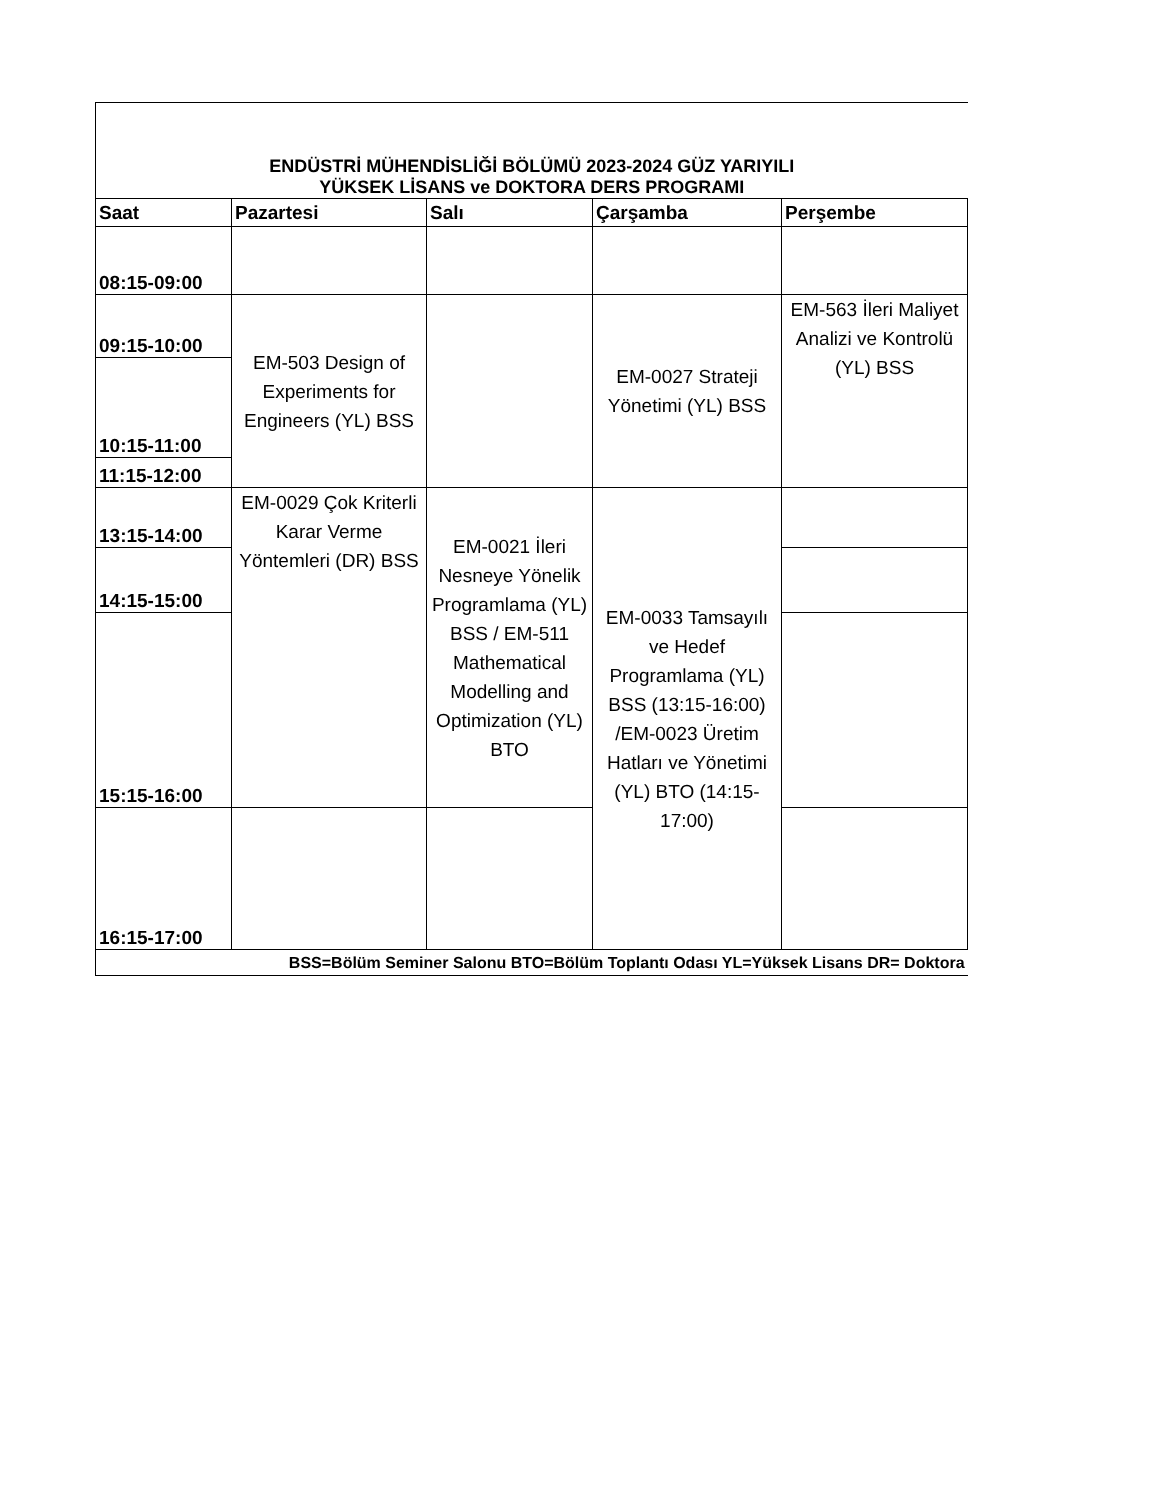| ENDÜSTRİ MÜHENDİSLİĞİ BÖLÜMÜ 2023-2024 GÜZ YARIYILI YÜKSEK LİSANS ve DOKTORA DERS PROGRAMI | | | | |
| Saat | Pazartesi | Salı | Çarşamba | Perşembe |
| 08:15-09:00 | | | | |
| 09:15-10:00 | EM-503 Design of Experiments for Engineers (YL) BSS | | EM-0027 Strateji Yönetimi (YL) BSS | EM-563 İleri Maliyet Analizi ve Kontrolü (YL) BSS |
| 10:15-11:00 | | | | |
| 11:15-12:00 | | | | |
| 13:15-14:00 | EM-0029 Çok Kriterli Karar Verme Yöntemleri (DR) BSS | EM-0021 İleri Nesneye Yönelik Programlama (YL) BSS / EM-511 Mathematical Modelling and Optimization (YL) BTO | EM-0033 Tamsayılı ve Hedef Programlama (YL) BSS (13:15-16:00) /EM-0023 Üretim Hatları ve Yönetimi (YL) BTO (14:15-17:00) | |
| 14:15-15:00 | | | | |
| 15:15-16:00 | | | | |
| 16:15-17:00 | | | | |
| BSS=Bölüm Seminer Salonu BTO=Bölüm Toplantı Odası YL=Yüksek Lisans DR= Doktora | | | | |